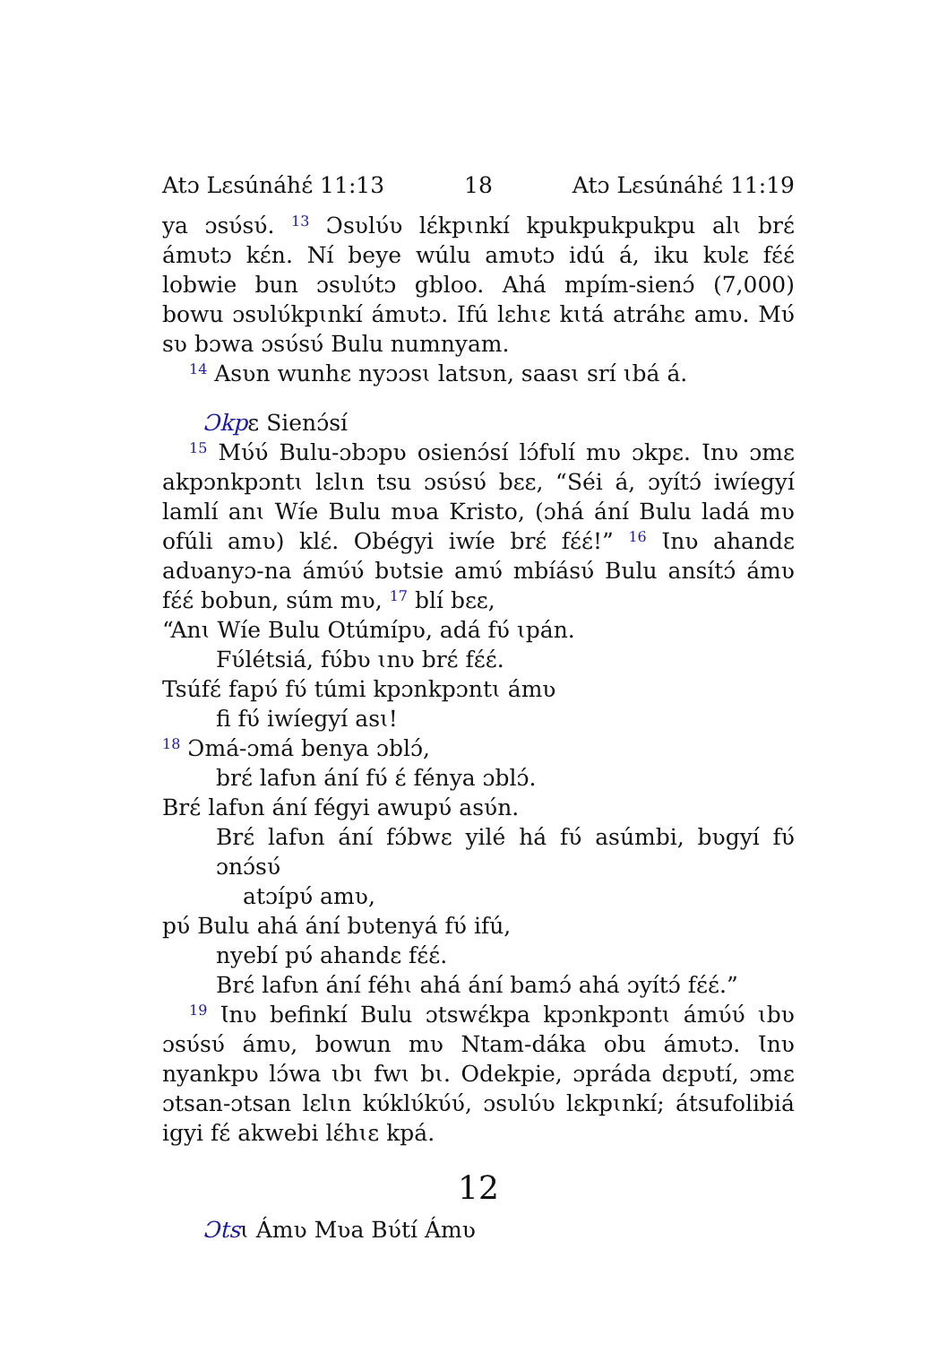Atɔ Lɛsúnáhɛ́ 11:13 18 Atɔ Lɛsúnáhɛ́ 11:19
ya ɔsʋ́sʋ́. <sup>13</sup> Ɔsʋlʋ́ʋ lɛ́kpɩnkí kpukpukpukpu alɩ brɛ́ ámʋtɔ kɛ́n. Ní beye wúlu amʋtɔ idú á, iku kʋlɛ fɛ́ɛ́ lobwie bun ɔsʋlʋ́tɔ gbloo. Ahá mpím-sienɔ́ (7,000) bowu ɔsʋlʋ́kpɩnkí ámʋtɔ. Ifú lɛhɩɛ kɩtá atráhɛ amʋ. Mʋ́ sʋ bɔwa ɔsʋ́sʋ́ Bulu numnyam.
<sup>14</sup> Asʋn wunhɛ nyɔɔsɩ latsʋn, saasɩ srí ɩbá á.
Ɔkpɛ Sienɔ́sí
<sup>15</sup> Mʋ́ʋ́ Bulu-ɔbɔpʋ osienɔ́sí lɔ́fʋlí mʋ ɔkpɛ. Ɩnʋ ɔmɛ akpɔnkpɔntɩ lɛlɩn tsu ɔsʋ́sʋ́ bɛɛ, “Séi á, ɔyítɔ́ iwíegyí lamlí anɩ Wíe Bulu mʋa Kristo, (ɔhá ání Bulu ladá mʋ ofúli amʋ) klɛ́. Obégyi iwíe brɛ́ fɛ́ɛ́!” <sup>16</sup> Ɩnʋ ahandɛ adʋanyɔ-na ámʋ́ʋ́ bʋtsie amʋ́ mbíásʋ́ Bulu ansítɔ́ ámʋ fɛ́ɛ́ bobun, súm mʋ, <sup>17</sup> blí bɛɛ,
“Anɩ Wíe Bulu Otúmípʋ, adá fʋ́ ɩpán.
Fʋ́létsiá, fʋ́bʋ ɩnʋ brɛ́ fɛ́ɛ́.
Tsúfɛ́ fapʋ́ fʋ́ túmi kpɔnkpɔntɩ ámʋ
fi fʋ́ iwíegyí asɩ!
<sup>18</sup> Ɔmá-ɔmá benya ɔblɔ́,
brɛ́ lafʋn ání fʋ́ ɛ́ fénya ɔblɔ́.
Brɛ́ lafʋn ání fégyi awupʋ́ asʋ́n.
Brɛ́ lafʋn ání fɔ́bwɛ yilé há fʋ́ asúmbi, bʋgyí fʋ́ ɔnɔ́sʋ́
atɔípʋ́ amʋ,
pʋ́ Bulu ahá ání bʋtenyá fʋ́ ifú,
nyebí pʋ́ ahandɛ fɛ́ɛ́.
Brɛ́ lafʋn ání féhɩ ahá ání bamɔ́ ahá ɔyítɔ́ fɛ́ɛ́.”
<sup>19</sup> Ɩnʋ befinkí Bulu ɔtswɛ́kpa kpɔnkpɔntɩ ámʋ́ʋ́ ɩbʋ ɔsʋ́sʋ́ ámʋ, bowun mʋ Ntam-dáka obu ámʋtɔ. Ɩnʋ nyankpʋ lɔ́wa ɩbɩ fwɩ bɩ. Odekpie, ɔpráda dɛpʋtí, ɔmɛ ɔtsan-ɔtsan lɛlɩn kʋ́klʋ́kʋ́ʋ́, ɔsʋlʋ́ʋ lɛkpɩnkí; átsufolibiá igyi fɛ́ akwebi lɛ́hɩɛ kpá.
12
Ɔtsɩ Ámʋ Mʋa Bʋ́tí Ámʋ